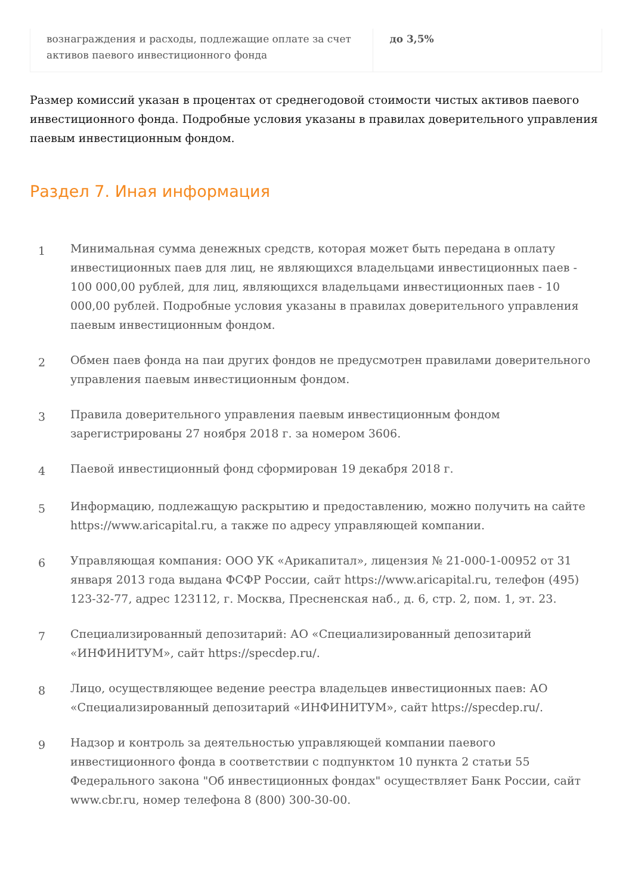| вознаграждения и расходы, подлежащие оплате за счет активов паевого инвестиционного фонда | до 3,5% |
Размер комиссий указан в процентах от среднегодовой стоимости чистых активов паевого инвестиционного фонда. Подробные условия указаны в правилах доверительного управления паевым инвестиционным фондом.
Раздел 7. Иная информация
1
Минимальная сумма денежных средств, которая может быть передана в оплату инвестиционных паев для лиц, не являющихся владельцами инвестиционных паев - 100 000,00 рублей, для лиц, являющихся владельцами инвестиционных паев - 10 000,00 рублей. Подробные условия указаны в правилах доверительного управления паевым инвестиционным фондом.
2
Обмен паев фонда на паи других фондов не предусмотрен правилами доверительного управления паевым инвестиционным фондом.
3
Правила доверительного управления паевым инвестиционным фондом зарегистрированы 27 ноября 2018 г. за номером 3606.
4
Паевой инвестиционный фонд сформирован 19 декабря 2018 г.
5
Информацию, подлежащую раскрытию и предоставлению, можно получить на сайте https://www.aricapital.ru, а также по адресу управляющей компании.
6
Управляющая компания: ООО УК «Арикапитал», лицензия № 21-000-1-00952 от 31 января 2013 года выдана ФСФР России, сайт https://www.aricapital.ru, телефон (495) 123-32-77, адрес 123112, г. Москва, Пресненская наб., д. 6, стр. 2, пом. 1, эт. 23.
7
Специализированный депозитарий: АО «Специализированный депозитарий «ИНФИНИТУМ», сайт https://specdep.ru/.
8
Лицо, осуществляющее ведение реестра владельцев инвестиционных паев: АО «Специализированный депозитарий «ИНФИНИТУМ», сайт https://specdep.ru/.
9
Надзор и контроль за деятельностью управляющей компании паевого инвестиционного фонда в соответствии с подпунктом 10 пункта 2 статьи 55 Федерального закона "Об инвестиционных фондах" осуществляет Банк России, сайт www.cbr.ru, номер телефона 8 (800) 300-30-00.